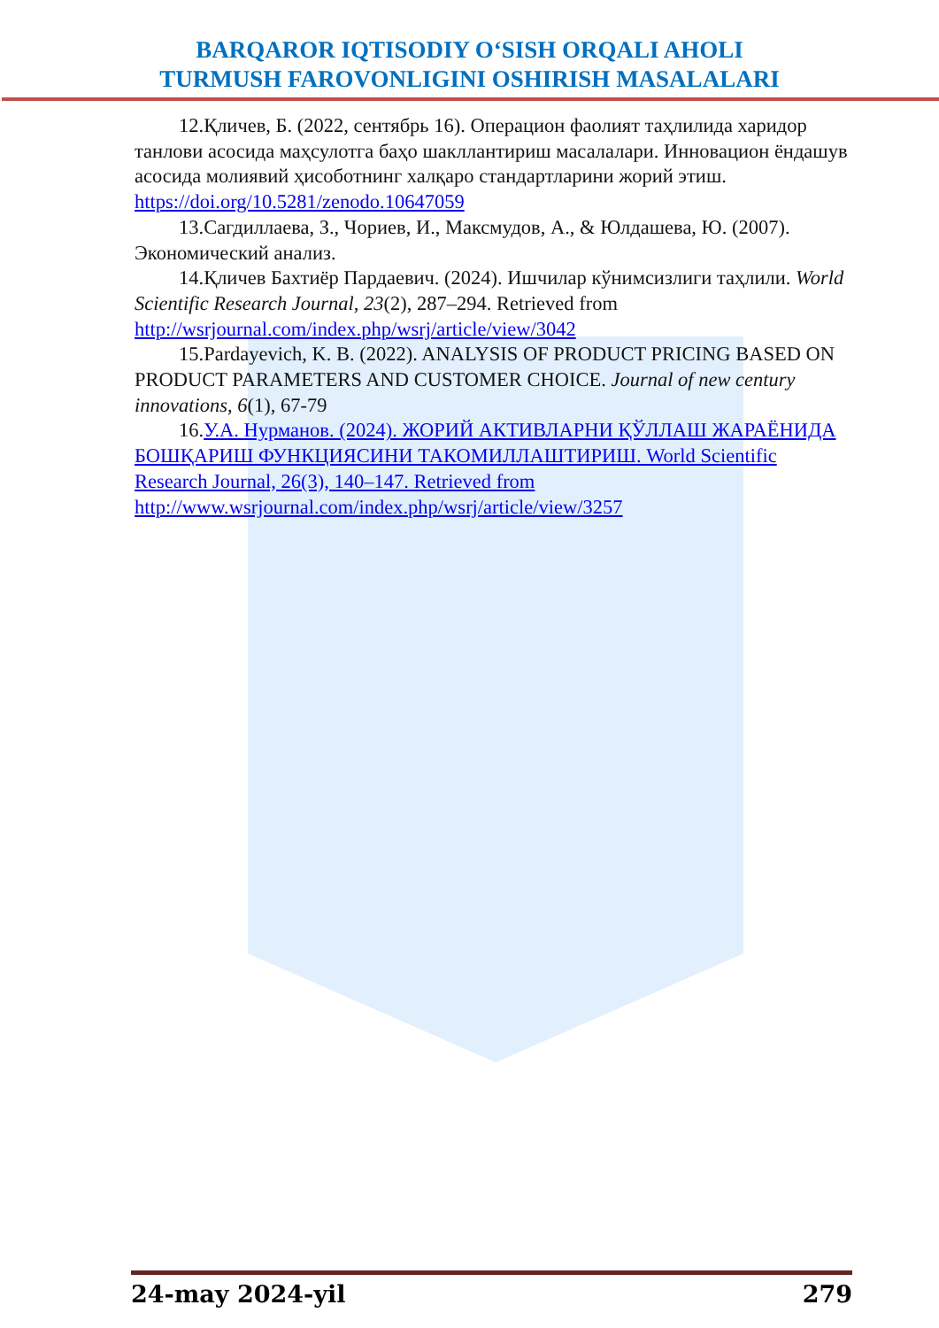BARQAROR IQTISODIY O‘SISH ORQALI AHOLI
TURMUSH FAROVONLIGINI OSHIRISH MASALALARI
12.Қличев, Б. (2022, сентябрь 16). Операцион фаолият таҳлилида харидор танлови асосида маҳсулотга баҳо шакллантириш масалалари. Инновацион ёндашув асосида молиявий ҳисоботнинг халқаро стандартларини жорий этиш. https://doi.org/10.5281/zenodo.10647059
13.Сагдиллаева, З., Чориев, И., Максмудов, А., & Юлдашева, Ю. (2007). Экономический анализ.
14.Қличев Бахтиёр Пардаевич. (2024). Ишчилар кўнимсизлиги таҳлили. World Scientific Research Journal, 23(2), 287–294. Retrieved from http://wsrjournal.com/index.php/wsrj/article/view/3042
15.Pardayevich, K. B. (2022). ANALYSIS OF PRODUCT PRICING BASED ON PRODUCT PARAMETERS AND CUSTOMER CHOICE. Journal of new century innovations, 6(1), 67-79
16.У.А. Нурманов. (2024). ЖОРИЙ АКТИВЛАРНИ ҚЎЛЛАШ ЖАРАЁНИДА БОШҚАРИШ ФУНКЦИЯСИНИ ТАКОМИЛЛАШТИРИШ. World Scientific Research Journal, 26(3), 140–147. Retrieved from http://www.wsrjournal.com/index.php/wsrj/article/view/3257
24-may 2024-yil 279